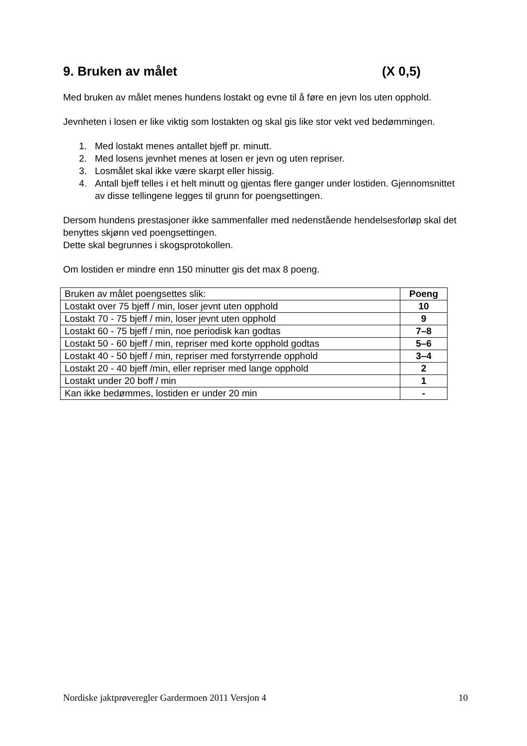9. Bruken av målet (X 0,5)
Med bruken av målet menes hundens lostakt og evne til å føre en jevn los uten opphold.
Jevnheten i losen er like viktig som lostakten og skal gis like stor vekt ved bedømmingen.
1. Med lostakt menes antallet bjeff pr. minutt.
2. Med losens jevnhet menes at losen er jevn og uten repriser.
3. Losmålet skal ikke være skarpt eller hissig.
4. Antall bjeff telles i et helt minutt og gjentas flere ganger under lostiden. Gjennomsnittet av disse tellingene legges til grunn for poengsettingen.
Dersom hundens prestasjoner ikke sammenfaller med nedenstående hendelsesforløp skal det benyttes skjønn ved poengsettingen.
Dette skal begrunnes i skogsprotokollen.
Om lostiden er mindre enn 150 minutter gis det max 8 poeng.
| Bruken av målet poengsettes slik: | Poeng |
| --- | --- |
| Lostakt over 75 bjeff / min, loser jevnt uten opphold | 10 |
| Lostakt 70 - 75 bjeff / min, loser jevnt uten opphold | 9 |
| Lostakt 60 - 75 bjeff / min, noe periodisk kan godtas | 7–8 |
| Lostakt 50 - 60 bjeff / min, repriser med korte opphold godtas | 5–6 |
| Lostakt 40 - 50 bjeff / min, repriser med forstyrrende opphold | 3–4 |
| Lostakt 20 - 40 bjeff /min, eller repriser med lange opphold | 2 |
| Lostakt under 20 boff / min | 1 |
| Kan ikke bedømmes, lostiden er under 20 min | - |
Nordiske jaktprøveregler Gardermoen 2011 Versjon 4 10